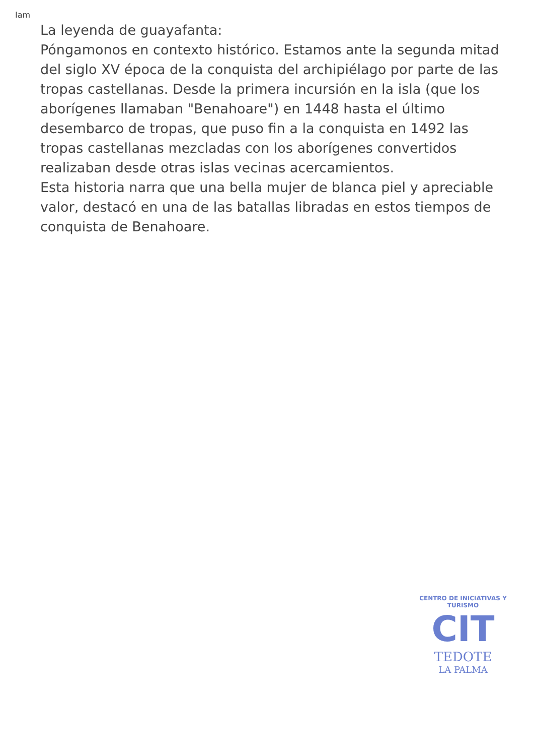Iam
La leyenda de guayafanta:
Póngamonos en contexto histórico. Estamos ante la segunda mitad del siglo XV época de la conquista del archipiélago por parte de las tropas castellanas. Desde la primera incursión en la isla (que los aborígenes llamaban "Benahoare") en 1448 hasta el último desembarco de tropas, que puso fin a la conquista en 1492 las tropas castellanas mezcladas con los aborígenes convertidos realizaban desde otras islas vecinas acercamientos.
Esta historia narra que una bella mujer de blanca piel y apreciable valor, destacó en una de las batallas libradas en estos tiempos de conquista de Benahoare.
CENTRO DE INICIATIVAS Y TURISMO
CIT
TEDOTE
LA PALMA